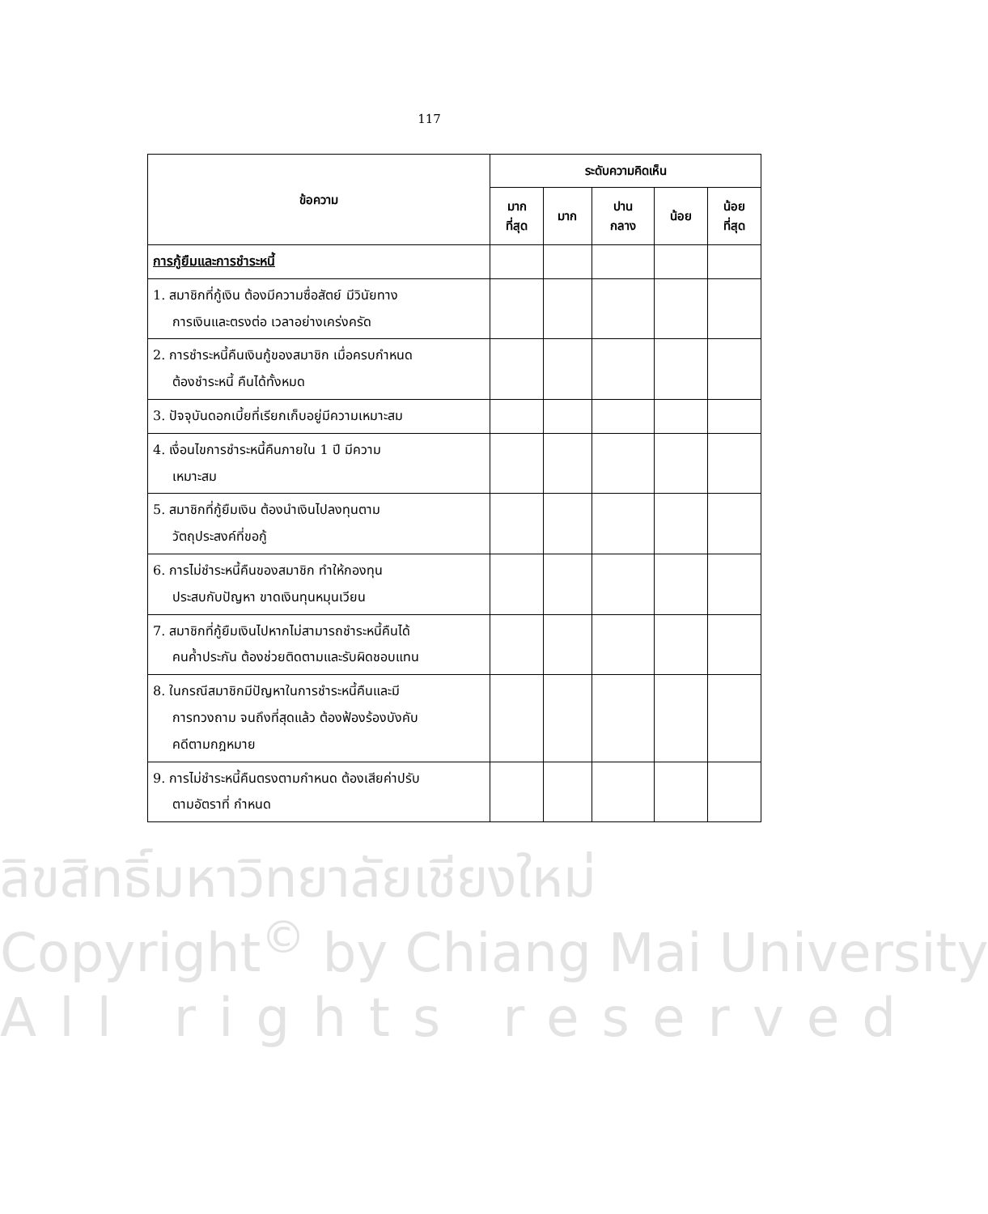117
| ข้อความ | ระดับความคิดเห็น | | | | |
| --- | --- | --- | --- | --- | --- |
| | มาก ที่สุด | มาก | ปาน กลาง | น้อย | น้อย ที่สุด |
| การกู้ยืมและการชำระหนี้ | | | | | |
| 1. สมาชิกที่กู้เงิน ต้องมีความซื่อสัตย์ มีวินัยทาง การเงินและตรงต่อ เวลาอย่างเคร่งครัด | | | | | |
| 2. การชำระหนี้คืนเงินกู้ของสมาชิก เมื่อครบกำหนด ต้องชำระหนี้ คืนได้ทั้งหมด | | | | | |
| 3. ปัจจุบันดอกเบี้ยที่เรียกเก็บอยู่มีความเหมาะสม | | | | | |
| 4. เงื่อนไขการชำระหนี้คืนภายใน 1 ปี มีความ เหมาะสม | | | | | |
| 5. สมาชิกที่กู้ยืมเงิน ต้องนำเงินไปลงทุนตาม วัตถุประสงค์ที่ขอกู้ | | | | | |
| 6. การไม่ชำระหนี้คืนของสมาชิก ทำให้กองทุน ประสบกับปัญหา ขาดเงินทุนหมุนเวียน | | | | | |
| 7. สมาชิกที่กู้ยืมเงินไปหากไม่สามารถชำระหนี้คืนได้ คนค้ำประกัน ต้องช่วยติดตามและรับผิดชอบแทน | | | | | |
| 8. ในกรณีสมาชิกมีปัญหาในการชำระหนี้คืนและมี การทวงถาม จนถึงที่สุดแล้ว ต้องฟ้องร้องบังคับ คดีตามกฎหมาย | | | | | |
| 9. การไม่ชำระหนี้คืนตรงตามกำหนด ต้องเสียค่าปรับ ตามอัตราที่ กำหนด | | | | | |
ลิขสิทธิ์มหาวิทยาลัยเชียงใหม่
Copyright<sup>©</sup> by Chiang Mai University
All rights reserved